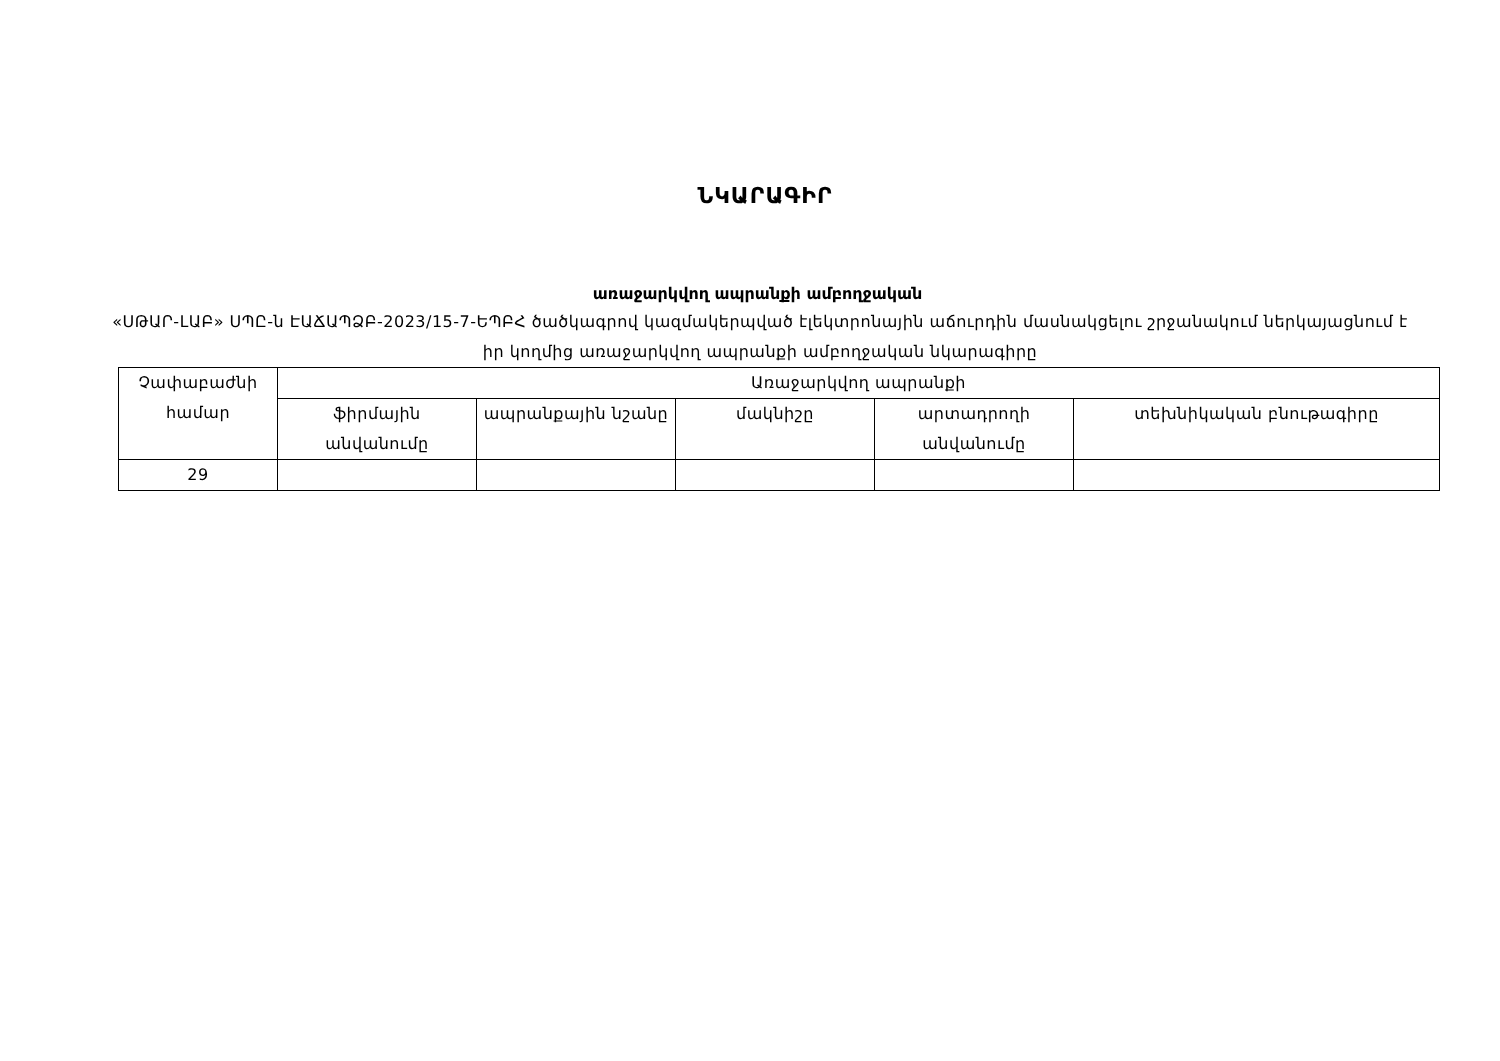ՆԿԱՐԱԳԻՐ
առաջարկվող ապրանքի ամբողջական
«ՍԹԱՐ-ԼԱԲ» ՍՊԸ-ն ԷԱՃԱՊՁԲ-2023/15-7-ԵՊԲՀ ծածկագրով կազմակերպված էլեկտրոնային աճուրդին մասնակցելու շրջանակում ներկայացնում է իր կողմից առաջարկվող ապրանքի ամբողջական նկարագիրը
| Չափաբաժնի համար | Առաջարկվող ապրանքի | | | | |
| | ֆիրմային անվանումը | ապրանքային նշանը | մակնիշը | արտադրողի անվանումը | տեխնիկական բնութագիրը |
| 29 | | | | | |